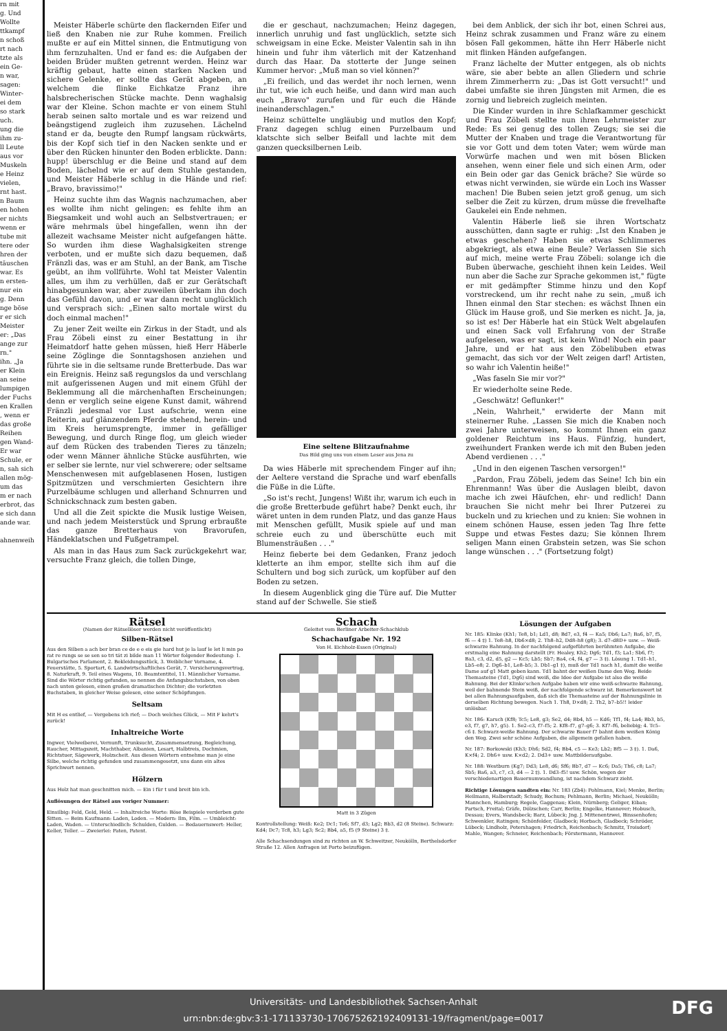rn mit
g. Und
Wollte
ttkampf
n schoß
rt nach
tzte als
ein Ge-
n war,
sagen:
Winter-
ei dem
so stark
uch.
ung die
ihm zu-
ll Leute
aus vor
Muskeln
e Heinz
vielen,
rnt hast.
n Baum
en hohen
er nichts
wenn er
tube mit
tere oder
hren der
täuschen
war. Es
n ersten-
nur ein
g. Denn
nge böse
r er sich
Meister
er: „Das
ange zur
rn."
ihn. „Ja
er Klein
an seine
lumpigen
der Fuchs
en Krallen
, wenn er
das große
Reihen
gen Wand-
Er war
Schule, er
n, sah sich
allen mög-
um das
m er nach
erbrot, das
e sich dann
ande war.
ahnenweih
Meister Häberle schürte den flackernden Eifer und ließ den Knaben nie zur Ruhe kommen. Freilich mußte er auf ein Mittel sinnen, die Entmutigung von ihm fernzuhalten. Und er fand es: die Aufgaben der beiden Brüder mußten getrennt werden. Heinz war kräftig gebaut, hatte einen starken Nacken und sichere Gelenke, er sollte das Gerät abgeben, an welchem die flinke Eichkatze Franz ihre halsbrecherischen Stücke machte. Denn waghalsig war der Kleine. Schon machte er von einem Stuhl herab seinen salto mortale und es war reizend und beängstigend zugleich ihm zuzusehen. Lächelnd stand er da, beugte den Rumpf langsam rückwärts, bis der Kopf sich tief in den Nacken senkte und er über den Rücken hinunter den Boden erblickte. Dann: hupp! überschlug er die Beine und stand auf dem Boden, lächelnd wie er auf dem Stuhle gestanden, und Meister Häberle schlug in die Hände und rief: „Bravo, bravissimo!"
Heinz suchte ihm das Wagnis nachzumachen, aber es wollte ihm nicht gelingen: es fehlte ihm an Biegsamkeit und wohl auch an Selbstvertrauen; er wäre mehrmals übel hingefallen, wenn ihn der allezeit wachsame Meister nicht aufgefangen hätte. So wurden ihm diese Waghalsigkeiten strenge verboten, und er mußte sich dazu bequemen, daß Fränzli das, was er am Stuhl, an der Bank, am Tische geübt, an ihm vollführte. Wohl tat Meister Valentin alles, um ihm zu verhüllen, daß er zur Gerätschaft hinabgesunken war, aber zuweilen überkam ihn doch das Gefühl davon, und er war dann recht unglücklich und versprach sich: „Einen salto mortale wirst du doch einmal machen!"
Zu jener Zeit weilte ein Zirkus in der Stadt, und als Frau Zöbeli einst zu einer Bestattung in ihr Heimatdorf hatte gehen müssen, hieß Herr Häberle seine Zöglinge die Sonntagshosen anziehen und führte sie in die seltsame runde Bretterbude. Das war ein Ereignis. Heinz saß regungslos da und verschlang mit aufgerissenen Augen und mit einem Gfühl der Beklemmung all die märchenhaften Erscheinungen; denn er verglich seine eigene Kunst damit, während Fränzli jedesmal vor Lust aufschrie, wenn eine Reiterin, auf glänzendem Pferde stehend, herein- und im Kreis herumsprengte, immer in gefälliger Bewegung, und durch Ringe flog, um gleich wieder auf dem Rücken des trabenden Tieres zu tänzeln; oder wenn Männer ähnliche Stücke ausführten, wie er selber sie lernte, nur viel schwerere; oder seltsame Menschenwesen mit aufgeblasenen Hosen, lustigen Spitzmützen und verschmierten Gesichtern ihre Purzelbäume schlugen und allerhand Schnurren und Schnickschnack zum besten gaben.
Und all die Zeit spickte die Musik lustige Weisen, und nach jedem Meisterstück und Sprung erbraußte das ganze Bretterhaus von Bravorufen, Händeklatschen und Fußgetrampel.
Als man in das Haus zum Sack zurückgekehrt war, versuchte Franz gleich, die tollen Dinge,
die er geschaut, nachzumachen; Heinz dagegen, innerlich unruhig und fast unglücklich, setzte sich schweigsam in eine Ecke. Meister Valentin sah in ihn hinein und fuhr ihm väterlich mit der Katzenhand durch das Haar. Da stotterte der Junge seinen Kummer hervor: „Muß man so viel können?"
„Ei freilich, und das werdet ihr noch lernen, wenn ihr tut, wie ich euch heiße, und dann wird man auch euch „Bravo" zurufen und für euch die Hände ineinanderschlagen."
Heinz schüttelte ungläubig und mutlos den Kopf; Franz dagegen schlug einen Purzelbaum und klatschte sich selber Beifall und lachte mit dem ganzen quecksilbernen Leib.
Eine seltene Blitzaufnahme
Das Bild ging uns von einem Leser aus Jena zu
Da wies Häberle mit sprechendem Finger auf ihn; der Aeltere verstand die Sprache und warf ebenfalls die Füße in die Lüfte.
„So ist's recht, Jungens! Wißt ihr, warum ich euch in die große Bretterbude geführt habe? Denkt euch, ihr wäret unten in dem runden Platz, und das ganze Haus mit Menschen gefüllt, Musik spiele auf und man schreie euch zu und überschütte euch mit Blumensträußen . . ."
Heinz fieberte bei dem Gedanken, Franz jedoch kletterte an ihm empor, stellte sich ihm auf die Schultern und bog sich zurück, um kopfüber auf den Boden zu setzen.
In diesem Augenblick ging die Türe auf. Die Mutter stand auf der Schwelle. Sie stieß
bei dem Anblick, der sich ihr bot, einen Schrei aus, Heinz schrak zusammen und Franz wäre zu einem bösen Fall gekommen, hätte ihn Herr Häberle nicht mit flinken Händen aufgefangen.
Franz lächelte der Mutter entgegen, als ob nichts wäre, sie aber bebte an allen Gliedern und schrie ihrem Zimmerherrn zu: „Das ist Gott versucht!" und dabei umfaßte sie ihren Jüngsten mit Armen, die es zornig und liebreich zugleich meinten.
Die Kinder wurden in ihre Schlafkammer geschickt und Frau Zöbeli stellte nun ihren Lehrmeister zur Rede: Es sei genug des tollen Zeugs; sie sei die Mutter der Knaben und trage die Verantwortung für sie vor Gott und dem toten Vater; wem würde man Vorwürfe machen und wen mit bösen Blicken ansehen, wenn einer fiele und sich einen Arm, oder ein Bein oder gar das Genick bräche? Sie würde so etwas nicht verwinden, sie würde ein Loch ins Wasser machen! Die Buben seien jetzt groß genug, um sich selber die Zeit zu kürzen, drum müsse die frevelhafte Gaukelei ein Ende nehmen.
Valentin Häberle ließ sie ihren Wortschatz ausschütten, dann sagte er ruhig: „Ist den Knaben je etwas geschehen? Haben sie etwas Schlimmeres abgekriegt, als etwa eine Beule? Verlassen Sie sich auf mich, meine werte Frau Zöbeli: solange ich die Buben überwache, geschieht ihnen kein Leides. Weil nun aber die Sache zur Sprache gekommen ist," fügte er mit gedämpfter Stimme hinzu und den Kopf vorstreckend, um ihr recht nahe zu sein, „muß ich Ihnen einmal den Star stechen: es wächst Ihnen ein Glück im Hause groß, und Sie merken es nicht. Ja, ja, so ist es! Der Häberle hat ein Stück Welt abgelaufen und einen Sack voll Erfahrung von der Straße aufgelesen, was er sagt, ist kein Wind! Noch ein paar Jahre, und er hat aus den Zöbelibuben etwas gemacht, das sich vor der Welt zeigen darf! Artisten, so wahr ich Valentin heiße!"
„Was faseln Sie mir vor?"
Er wiederholte seine Rede.
„Geschwätz! Geflunker!"
„Nein, Wahrheit," erwiderte der Mann mit steinerner Ruhe. „Lassen Sie mich die Knaben noch zwei Jahre unterweisen, so kommt Ihnen ein ganz goldener Reichtum ins Haus. Fünfzig, hundert, zweihundert Franken werde ich mit den Buben jeden Abend verdienen . . ."
„Und in den eigenen Taschen versorgen!"
„Pardon, Frau Zöbeli, jedem das Seine! Ich bin ein Ehrenmann! Was über die Auslagen bleibt, davon mache ich zwei Häufchen, ehr- und redlich! Dann brauchen Sie nicht mehr bei Ihrer Putzerei zu buckeln und zu kriechen und zu knien: Sie wohnen in einem schönen Hause, essen jeden Tag Ihre fette Suppe und etwas Festes dazu; Sie können Ihrem seligen Mann einen Grabstein setzen, was Sie schon lange wünschen . . ." (Fortsetzung folgt)
Rätsel
(Namen der Rätsellöser werden nicht veröffentlicht)
Silben-Rätsel
Aus den Silben a ach ber bran ce de e e eis gie hard hut je la lauf le let li min po rat re rungs se se sen so tri tät zi bilde man 11 Wörter folgender Bedeutung: 1. Bulgarisches Parlament, 2. Bekleidungsstück, 3. Weiblicher Vorname, 4. Feuerstätte, 5. Sportart, 6. Landwirtschaftliches Gerät, 7. Versicherungsvertrag, 8. Naturkraft, 9. Teil eines Wagens, 10. Beamtentitel, 11. Männlicher Vorname. Sind die Wörter richtig gefunden, so nennen die Anfangsbuchstaben, von oben nach unten gelesen, einen großen dramatischen Dichter; die vorletzten Buchstaben, in gleicher Weise gelesen, eine seiner Schöpfungen.
Seltsam
Mit H es entlief, — Vergebens ich rief; — Doch welches Glück, — Mit F kehrt's zurück!
Inhaltreiche Worte
Ingwer, Vielweiberei, Vernunft, Trunksucht, Zusammensetzung, Begleichung, Raucher, Mittagszeit, Machthaber, Albanien, Lesart, Halbtreis, Dochmien, Richtstuer, Sägewerk, Holzscheit. Aus diesen Wörtern entnehme man je eine Silbe, welche richtig gefunden und zusammengesetzt, uns dann ein altes Sprichwort nennen.
Hölzern
Aus Holz hat man geschnitten mich. — Ein i für t und breit bin ich.
Auflösungen der Rätsel aus voriger Nummer:
Einsilbig: Feld, Geld, Held. — Inhaltreiche Worte: Böse Beispiele verderben gute Sitten. — Beim Kaufmann: Laden, Loden. — Modern: Ilm, Film. — Umbleicht: Laden, Waden. — Unterschiedlich: Schulden, Gulden. — Bedauernswert: Heller, Keller, Teller. — Zweierlei: Paten, Patent.
Schach
Geleitet vom Berliner Arbeiter-Schachklub
Schachaufgabe Nr. 192
Von H. Eichholz-Essen (Original)
Matt in 3 Zügen
Kontrollstellung: Weiß: Ke2; Dc1; Te6; Sf7, d3; Lg2; Bb3, d2 (8 Steine). Schwarz: Kd4; Dc7; Tc8, h3; Lg3; Sc2; Bb4, a5, f5 (9 Steine) 3 ‡.
Alle Schachsendungen sind zu richten an W. Schweitzer, Neukölln, Berthelsdorfer Straße 12. Allen Anfragen ist Porto beizufügen.
Lösungen der Aufgaben
Nr. 185: Klinke (Kh1; Te8, b1; Ld1, d8; Bd7, e3, f4 — Ka5; Db6; La7; Ba6, b7, f5, f6 — 4 ‡) 1. Te8–h8, Db6×d8; 2. Th8–h2, Dd8–h8 (g8); 3. d7–d8D+ usw. — Weiß-schwarze Bahnung. In der nachfolgend aufgeführten berühmten Aufgabe, die erstmalig eine Bahnung darstellt (Fr. Healey, Kh2; Dg6; Td1, f3; La1; Sb6, f7; Ba3, c3, d2, d5, g2 — Kc5; Lb5; Sb7; Ba4, c4, f4, g7 — 3 ‡). Lösung 1. Td1–h1, Lb5–e8; 2. Dg6–b1, Le8–b5; 3. Db1–g1 ‡), muß der Td1 nach h1, damit die weiße Dame auf g1 Matt geben kann. Td1 bahnt der weißen Dame den Weg. Beide Themasteine (Td1, Dg6) sind weiß, die Idee der Aufgabe ist also die weiße Bahnung. Bei der Klinke'schen Aufgabe haben wir eine weiß-schwarze Bahnung, weil der bahnende Stein weiß, der nachfolgende schwarz ist. Bemerkenswert ist bei allen Bahnungsaufgaben, daß sich die Themasteine auf der Bahnungslinie in derselben Richtung bewegen. Nach 1. Th8, D×d8; 2. Th2, b7–b5!! leider unlösbar.
Nr. 186: Karsch (Kf8; Tc5; Le8, g3; Se2, d4; Bb4, h5 — Kd6; Tf1, f4; La4; Bb3, b5, e3, f7, g7, h7, g5). 1. Se2–c3, f7–f5; 2. Kf8–f7, g7–g6; 3. Kf7–f6, beliebig; 4. Tc5–c6 ‡. Schwarz-weiße Bahnung. Der schwarze Bauer f7 bahnt dem weißen König den Weg. Zwei sehr schöne Aufgaben, die allgemein gefallen haben.
Nr. 187: Borkowski (Kh3; Dh6; Sd2, f4; Bb4, c5 — Ke3; Lb2; Bf5 — 3 ‡). 1. Da6, K×f4; 2. Dh6+ usw. K×d2; 2. Dd3+ usw. Mattbilderaufgabe.
Nr. 188: Westburn (Kg7; Dd3; Le8, d6; Sf6; Bb7, d7 — Kc6; Da5; Th6, c8; La7; Sb5; Ba6, a3, c7, c3, d4 — 2 ‡). 1. Dd3–f5! usw. Schön, wegen der verschiedenartigen Bauernumwandlung, ist nachdem Schwarz zieht.
Richtige Lösungen sandten ein: Nr. 183 (Zb4): Pohlmann, Kiel; Menke, Berlin; Heilmann, Halberstadt; Schudy, Bochum; Pehlmann, Berlin; Michael, Neukölln; Mannchen, Hamburg; Regele, Gaggenau; Klein, Nürnberg; Geliger, Eiban; Partsch, Freital; Gräfe, Dölzschen; Carr, Berlin; Engelke, Hannover; Hobusch, Dessau; Evers, Wandsbeck; Barz, Lübeck; Jng. J. Mittenentzwei, Binssenhofen; Schwenkler, Ratingen; Schönfelder, Gladbeck; Horbach, Gladbeck; Schröder, Lübeck; Lindholz, Petershagen; Friedrich, Reichenbach; Schmitz, Troisdorf; Mahle, Wangen; Schneier, Reichenbach; Förstermann, Hannover.
Universitäts- und Landesbibliothek Sachsen-Anhalt
urn:nbn:de:gbv:3:1-171133730-17067526219240913​1-19/fragment/page=0017
DFG